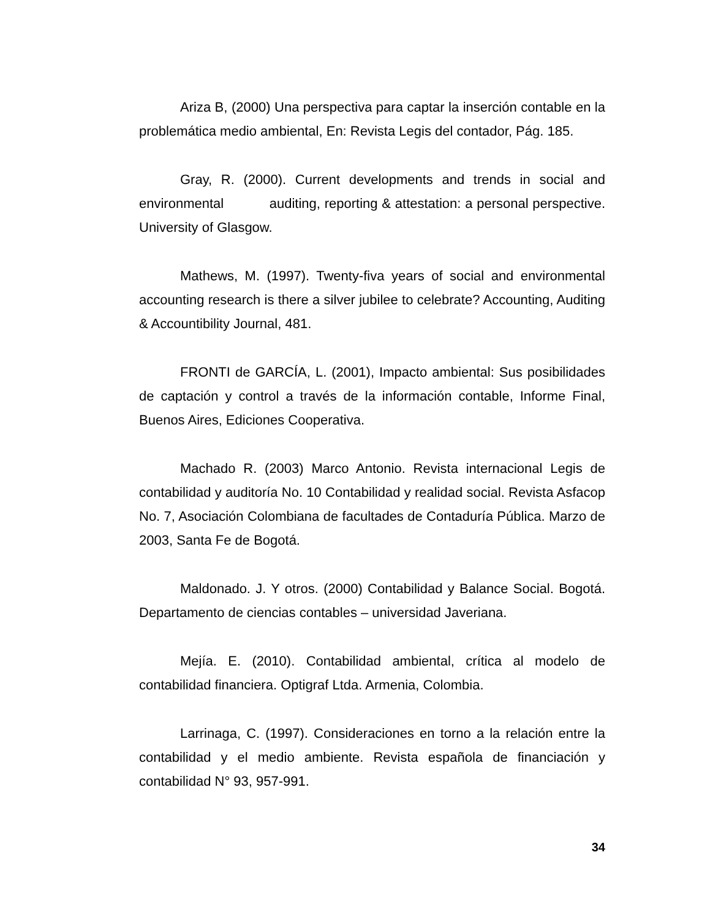Ariza B, (2000) Una perspectiva para captar la inserción contable en la problemática medio ambiental, En: Revista Legis del contador, Pág. 185.
Gray, R. (2000). Current developments and trends in social and environmental auditing, reporting & attestation: a personal perspective. University of Glasgow.
Mathews, M. (1997). Twenty-fiva years of social and environmental accounting research is there a silver jubilee to celebrate? Accounting, Auditing & Accountibility Journal, 481.
FRONTI de GARCÍA, L. (2001), Impacto ambiental: Sus posibilidades de captación y control a través de la información contable, Informe Final, Buenos Aires, Ediciones Cooperativa.
Machado R. (2003) Marco Antonio. Revista internacional Legis de contabilidad y auditoría No. 10 Contabilidad y realidad social. Revista Asfacop No. 7, Asociación Colombiana de facultades de Contaduría Pública. Marzo de 2003, Santa Fe de Bogotá.
Maldonado. J. Y otros. (2000) Contabilidad y Balance Social. Bogotá. Departamento de ciencias contables – universidad Javeriana.
Mejía. E. (2010). Contabilidad ambiental, crítica al modelo de contabilidad financiera. Optigraf Ltda. Armenia, Colombia.
Larrinaga, C. (1997). Consideraciones en torno a la relación entre la contabilidad y el medio ambiente. Revista española de financiación y contabilidad N° 93, 957-991.
34